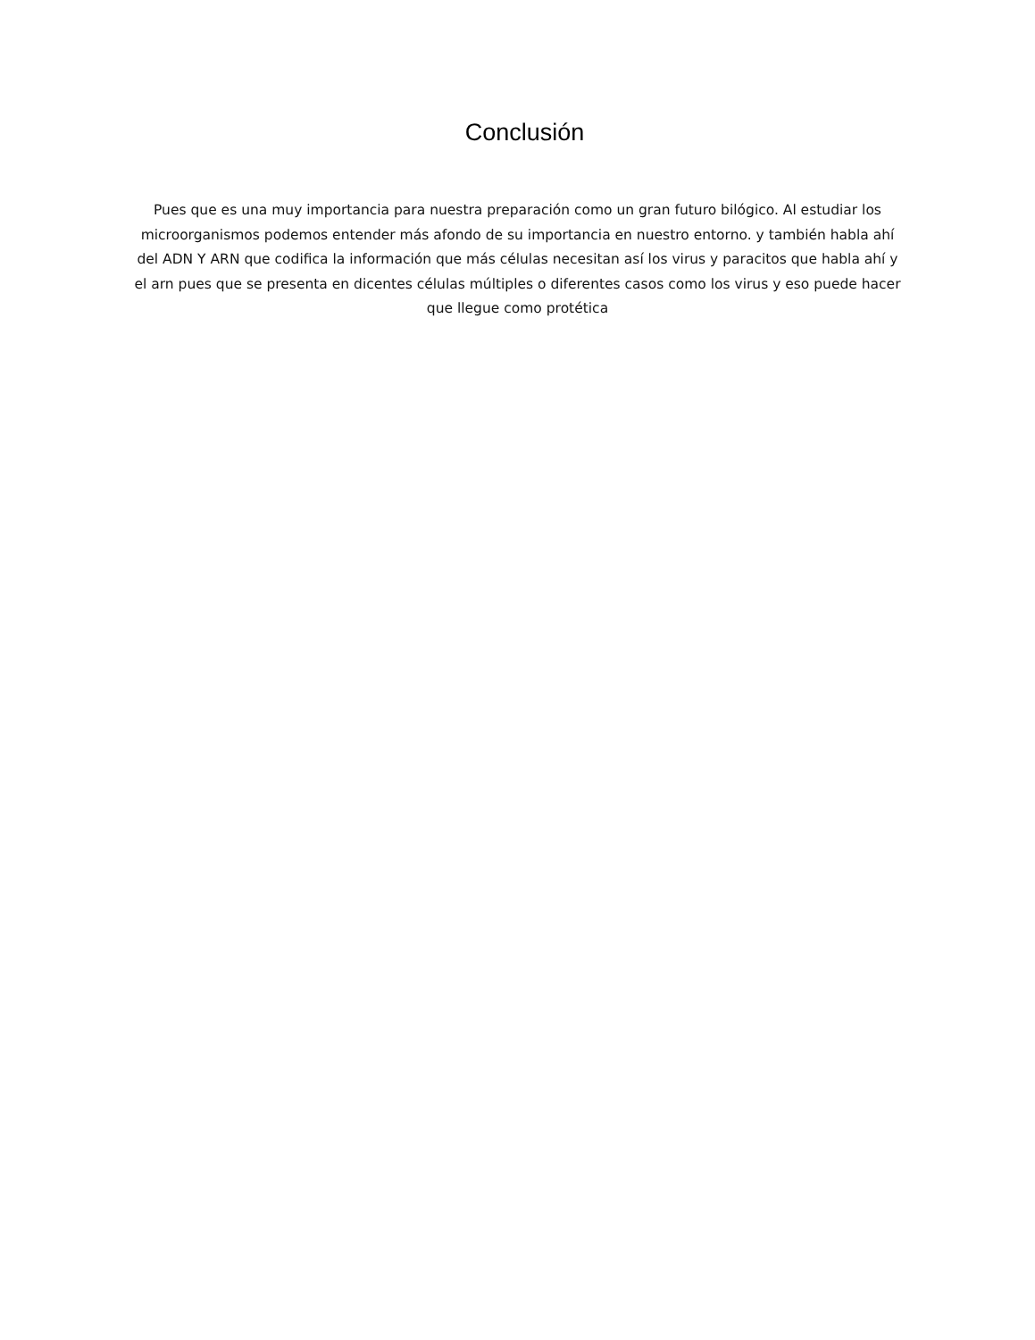Conclusión
Pues que es una muy importancia para nuestra preparación como un gran futuro bilógico. Al estudiar los microorganismos podemos entender más afondo de su importancia en nuestro entorno. y también habla ahí del ADN Y ARN que codifica la información que más células necesitan así los virus y paracitos que habla ahí y el arn pues que se presenta en dicentes células múltiples o diferentes casos como los virus y eso puede hacer que llegue como protética